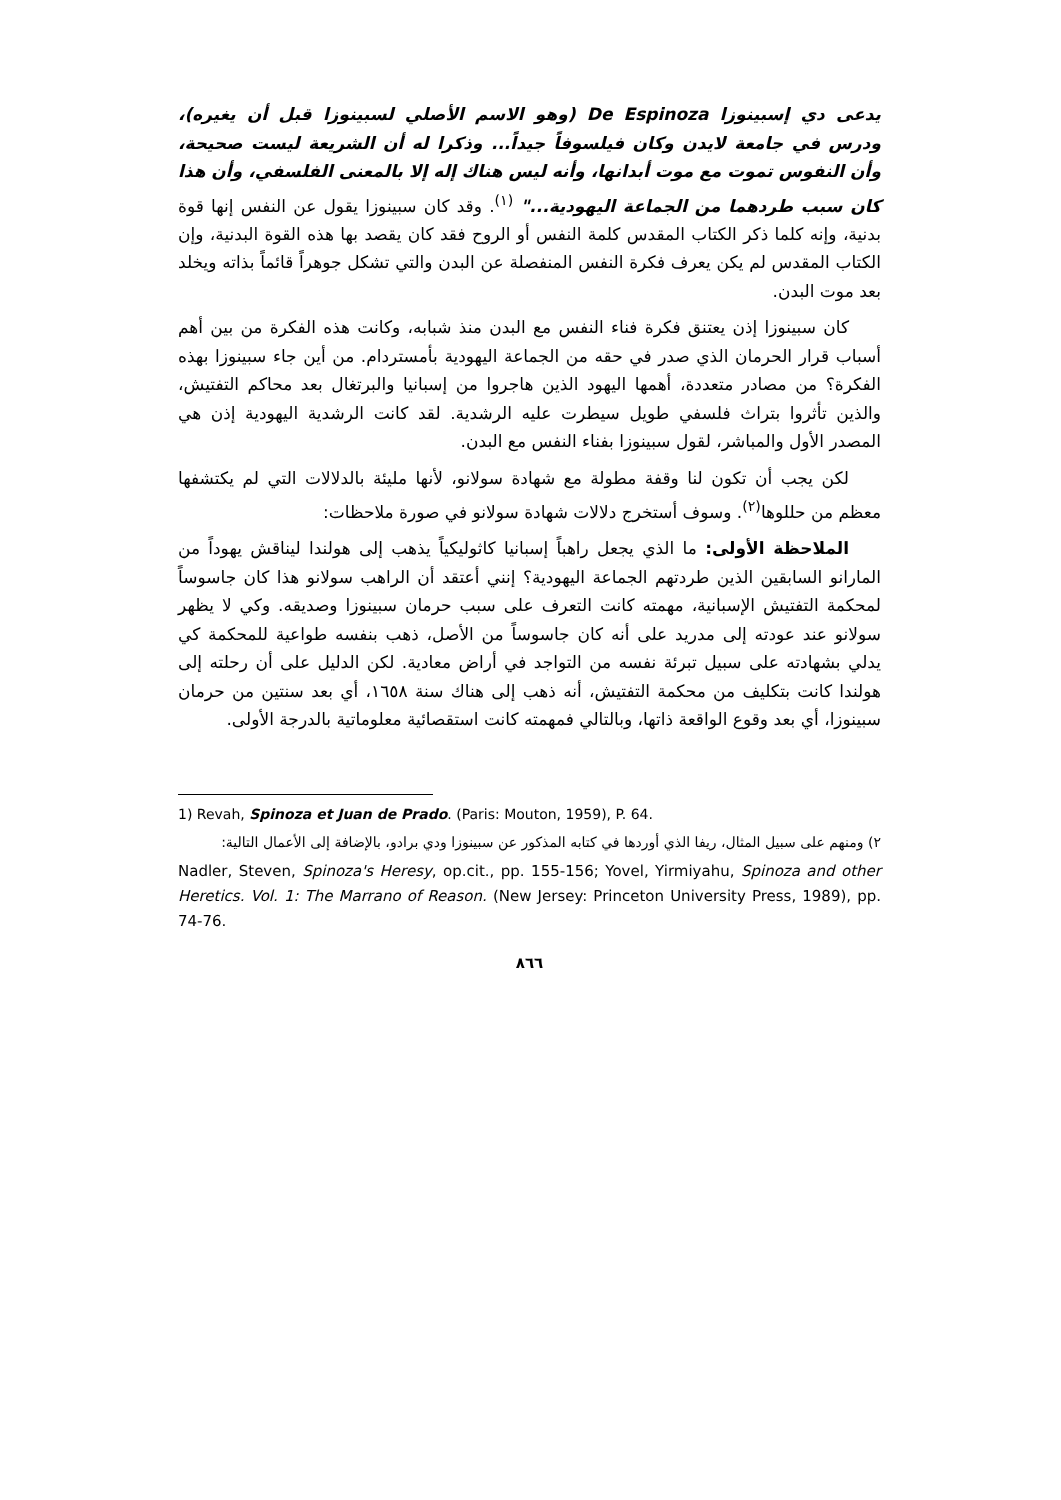يدعى دي إسبينوزا De Espinoza (وهو الاسم الأصلي لسبينوزا قبل أن يغيره)، ودرس في جامعة لايدن وكان فيلسوفاً جيداً... وذكرا له أن الشريعة ليست صحيحة، وأن النفوس تموت مع موت أبدانها، وأنه ليس هناك إله إلا بالمعنى الفلسفي، وأن هذا كان سبب طردهما من الجماعة اليهودية..." <sup>(١)</sup>. وقد كان سبينوزا يقول عن النفس إنها قوة بدنية، وإنه كلما ذكر الكتاب المقدس كلمة النفس أو الروح فقد كان يقصد بها هذه القوة البدنية، وإن الكتاب المقدس لم يكن يعرف فكرة النفس المنفصلة عن البدن والتي تشكل جوهراً قائماً بذاته ويخلد بعد موت البدن.
كان سبينوزا إذن يعتنق فكرة فناء النفس مع البدن منذ شبابه، وكانت هذه الفكرة من بين أهم أسباب قرار الحرمان الذي صدر في حقه من الجماعة اليهودية بأمستردام. من أين جاء سبينوزا بهذه الفكرة؟ من مصادر متعددة، أهمها اليهود الذين هاجروا من إسبانيا والبرتغال بعد محاكم التفتيش، والذين تأثروا بتراث فلسفي طويل سيطرت عليه الرشدية. لقد كانت الرشدية اليهودية إذن هي المصدر الأول والمباشر، لقول سبينوزا بفناء النفس مع البدن.
لكن يجب أن تكون لنا وقفة مطولة مع شهادة سولانو، لأنها مليئة بالدلالات التي لم يكتشفها معظم من حللوها<sup>(٢)</sup>. وسوف أستخرج دلالات شهادة سولانو في صورة ملاحظات:
الملاحظة الأولى: ما الذي يجعل راهباً إسبانيا كاثوليكياً يذهب إلى هولندا ليناقش يهوداً من المارانو السابقين الذين طردتهم الجماعة اليهودية؟ إنني أعتقد أن الراهب سولانو هذا كان جاسوساً لمحكمة التفتيش الإسبانية، مهمته كانت التعرف على سبب حرمان سبينوزا وصديقه. وكي لا يظهر سولانو عند عودته إلى مدريد على أنه كان جاسوساً من الأصل، ذهب بنفسه طواعية للمحكمة كي يدلي بشهادته على سبيل تبرئة نفسه من التواجد في أراض معادية. لكن الدليل على أن رحلته إلى هولندا كانت بتكليف من محكمة التفتيش، أنه ذهب إلى هناك سنة ١٦٥٨، أي بعد سنتين من حرمان سبينوزا، أي بعد وقوع الواقعة ذاتها، وبالتالي فمهمته كانت استقصائية معلوماتية بالدرجة الأولى.
1) Revah, Spinoza et Juan de Prado. (Paris: Mouton, 1959), P. 64.
٢) ومنهم على سبيل المثال، ريفا الذي أوردها في كتابه المذكور عن سبينوزا ودي برادو، بالإضافة إلى الأعمال التالية:
Nadler, Steven, Spinoza's Heresy, op.cit., pp. 155-156; Yovel, Yirmiyahu, Spinoza and other Heretics. Vol. 1: The Marrano of Reason. (New Jersey: Princeton University Press, 1989), pp. 74-76.
٨٦٦